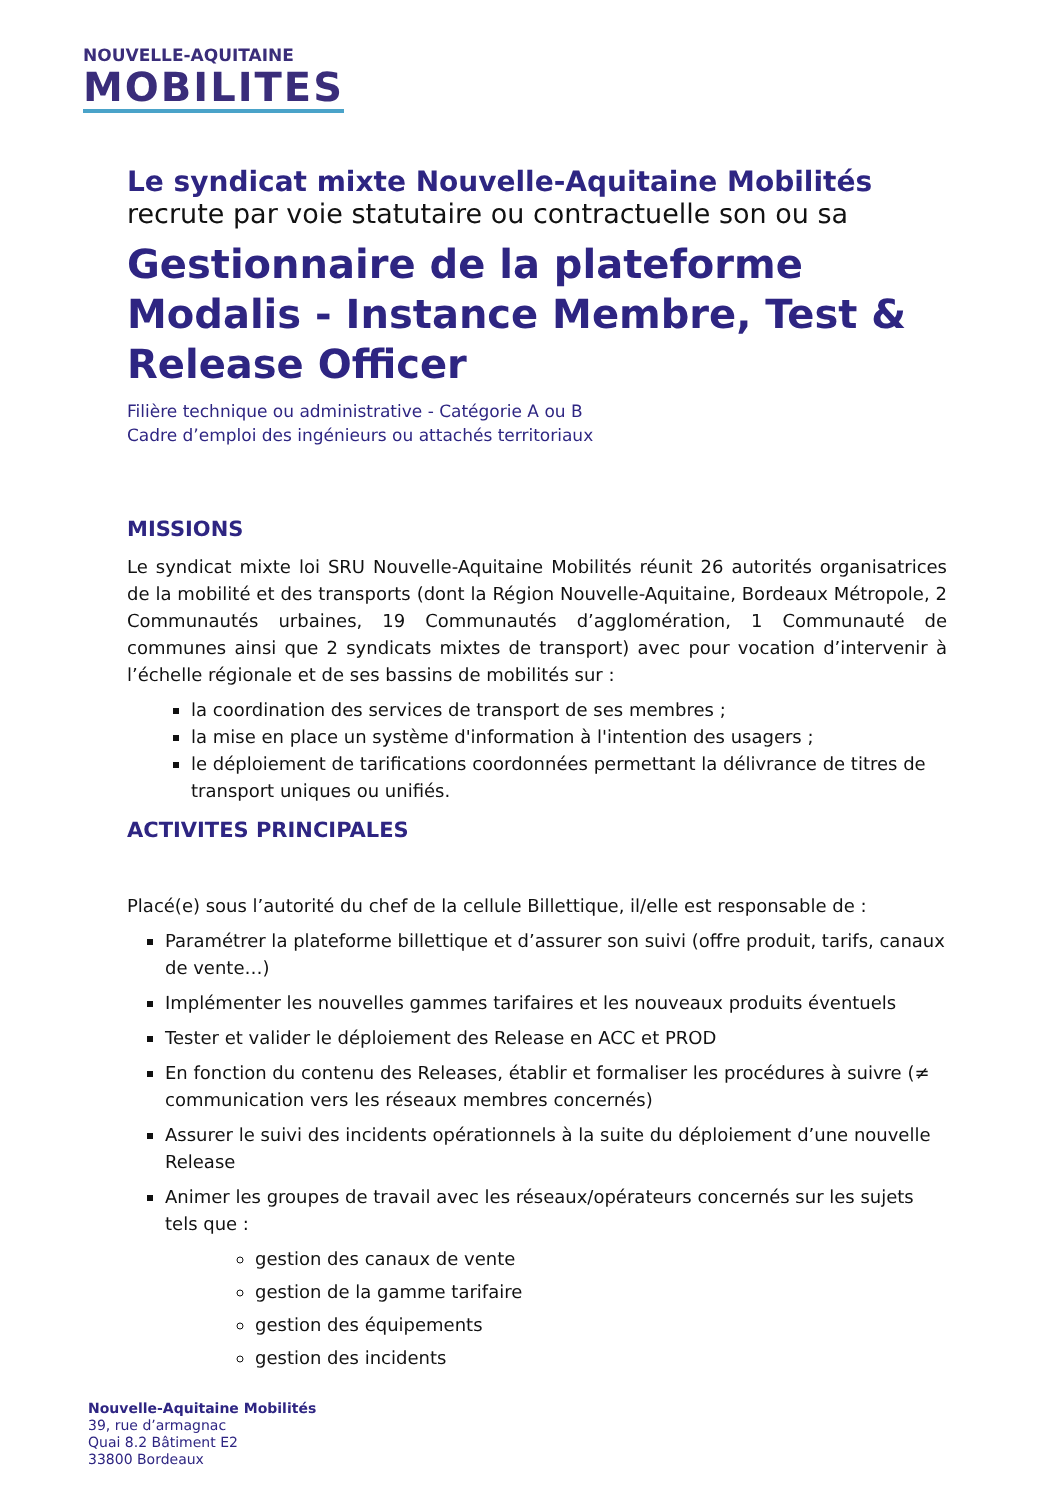NOUVELLE-AQUITAINE
MOBILITES
Le syndicat mixte Nouvelle-Aquitaine Mobilités
recrute par voie statutaire ou contractuelle son ou sa
Gestionnaire de la plateforme Modalis - Instance Membre, Test & Release Officer
Filière technique ou administrative - Catégorie A ou B
Cadre d’emploi des ingénieurs ou attachés territoriaux
MISSIONS
Le syndicat mixte loi SRU Nouvelle-Aquitaine Mobilités réunit 26 autorités organisatrices de la mobilité et des transports (dont la Région Nouvelle-Aquitaine, Bordeaux Métropole, 2 Communautés urbaines, 19 Communautés d’agglomération, 1 Communauté de communes ainsi que 2 syndicats mixtes de transport) avec pour vocation d’intervenir à l’échelle régionale et de ses bassins de mobilités sur :
la coordination des services de transport de ses membres ;
la mise en place un système d'information à l'intention des usagers ;
le déploiement de tarifications coordonnées permettant la délivrance de titres de transport uniques ou unifiés.
ACTIVITES PRINCIPALES
Placé(e) sous l’autorité du chef de la cellule Billettique, il/elle est responsable de :
Paramétrer la plateforme billettique et d’assurer son suivi (offre produit, tarifs, canaux de vente…)
Implémenter les nouvelles gammes tarifaires et les nouveaux produits éventuels
Tester et valider le déploiement des Release en ACC et PROD
En fonction du contenu des Releases, établir et formaliser les procédures à suivre (≠ communication vers les réseaux membres concernés)
Assurer le suivi des incidents opérationnels à la suite du déploiement d’une nouvelle Release
Animer les groupes de travail avec les réseaux/opérateurs concernés sur les sujets tels que :
gestion des canaux de vente
gestion de la gamme tarifaire
gestion des équipements
gestion des incidents
Nouvelle-Aquitaine Mobilités
39, rue d’armagnac
Quai 8.2 Bâtiment E2
33800 Bordeaux